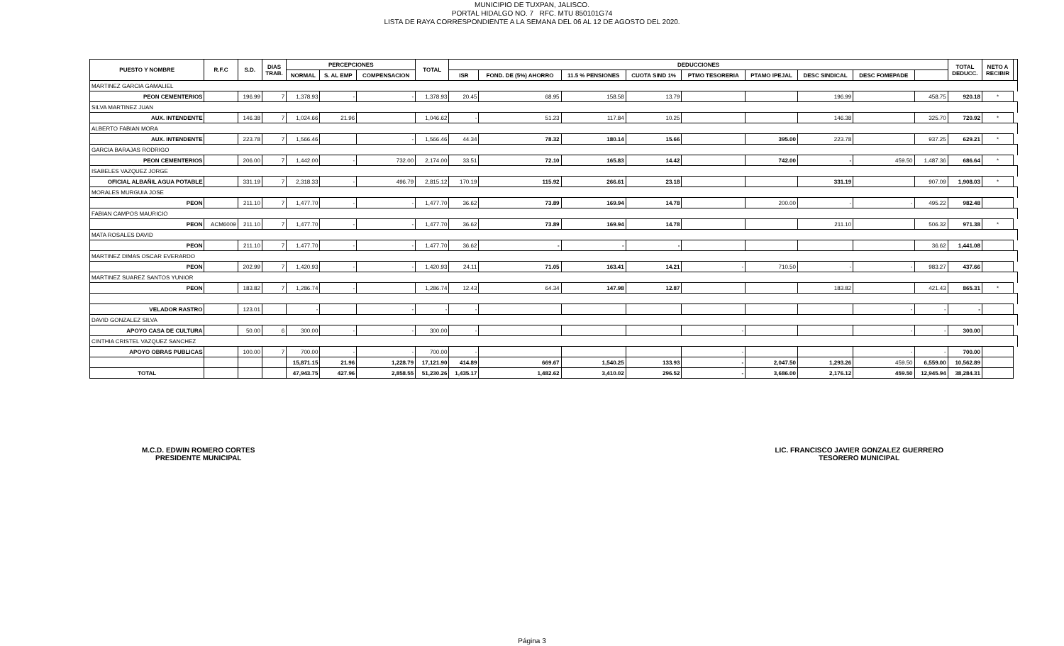MUNICIPIO DE TUXPAN, JALISCO.
PORTAL HIDALGO NO. 7 RFC. MTU 850101G74
LISTA DE RAYA CORRESPONDIENTE A LA SEMANA DEL 06 AL 12 DE AGOSTO DEL 2020.
| PUESTO Y NOMBRE | R.F.C | S.D. | DIAS TRAB. | PERCEPCIONES | | | TOTAL | DEDUCCIONES | | | | | | | | | TOTAL DEDUCC. | NETO A RECIBIR | |
| --- | --- | --- | --- | --- | --- | --- | --- | --- | --- | --- | --- | --- | --- | --- | --- | --- | --- | --- | --- |
| | | | | NORMAL | S. AL EMP | COMPENSACION | | ISR | FOND. DE (5%) AHORRO | 11.5 % PENSIONES | CUOTA SIND 1% | PTMO TESORERIA | PTAMO IPEJAL | DESC SINDICAL | DESC FOMEPADE | | | | |
| MARTINEZ GARCIA GAMALIEL | | | | | | | | | | | | | | | | | | | |
| PEON CEMENTERIOS | | 196.99 | 7 | 1,378.93 | - | - | 1,378.93 | 20.45 | 68.95 | 158.58 | 13.79 | | | 196.99 | | 458.75 | 920.18 | * | |
| SILVA MARTINEZ JUAN | | | | | | | | | | | | | | | | | | | |
| AUX. INTENDENTE | | 146.38 | 7 | 1,024.66 | 21.96 | | 1,046.62 | - | 51.23 | 117.84 | 10.25 | | | 146.38 | | 325.70 | 720.92 | * | |
| ALBERTO FABIAN MORA | | | | | | | | | | | | | | | | | | | |
| AUX. INTENDENTE | | 223.78 | 7 | 1,566.46 | | - | 1,566.46 | 44.34 | 78.32 | 180.14 | 15.66 | | 395.00 | 223.78 | | 937.25 | 629.21 | * | |
| GARCIA BARAJAS RODRIGO | | | | | | | | | | | | | | | | | | | |
| PEON CEMENTERIOS | | 206.00 | 7 | 1,442.00 | - | 732.00 | 2,174.00 | 33.51 | 72.10 | 165.83 | 14.42 | | 742.00 | - | 459.50 | 1,487.36 | 686.64 | * | |
| ISABELES VAZQUEZ JORGE | | | | | | | | | | | | | | | | | | | |
| OFICIAL ALBAÑIL AGUA POTABLE | | 331.19 | 7 | 2,318.33 | - | 496.79 | 2,815.12 | 170.19 | 115.92 | 266.61 | 23.18 | | | 331.19 | | 907.09 | 1,908.03 | * | |
| MORALES MURGUIA JOSE | | | | | | | | | | | | | | | | | | | |
| PEON | | 211.10 | 7 | 1,477.70 | - | - | 1,477.70 | 36.62 | 73.89 | 169.94 | 14.78 | | 200.00 | - | - | 495.22 | 982.48 | | |
| FABIAN CAMPOS MAURICIO | | | | | | | | | | | | | | | | | | | |
| PEON | ACM6009 | 211.10 | 7 | 1,477.70 | - | - | 1,477.70 | 36.62 | 73.89 | 169.94 | 14.78 | | | 211.10 | | 506.32 | 971.38 | * | |
| MATA ROSALES DAVID | | | | | | | | | | | | | | | | | | | |
| PEON | | 211.10 | 7 | 1,477.70 | - | - | 1,477.70 | 36.62 | - | - | - | | | | | 36.62 | 1,441.08 | | |
| MARTINEZ DIMAS OSCAR EVERARDO | | | | | | | | | | | | | | | | | | | |
| PEON | | 202.99 | 7 | 1,420.93 | - | - | 1,420.93 | 24.11 | 71.05 | 163.41 | 14.21 | - | 710.50 | - | - | 983.27 | 437.66 | | |
| MARTINEZ SUAREZ SANTOS YUNIOR | | | | | | | | | | | | | | | | | | | |
| PEON | | 183.82 | 7 | 1,286.74 | - | | 1,286.74 | 12.43 | 64.34 | 147.98 | 12.87 | | | 183.82 | | 421.43 | 865.31 | * | |
| VELADOR RASTRO | | 123.01 | | - | | - | - | - | | | | | | | - | - | - | | |
| DAVID GONZALEZ SILVA | | | | | | | | | | | | | | | | | | | |
| APOYO CASA DE CULTURA | | 50.00 | 6 | 300.00 | - | - | 300.00 | - | | | | - | | | - | - | 300.00 | | |
| CINTHIA CRISTEL VAZQUEZ SANCHEZ | | | | | | | | | | | | | | | | | | | |
| APOYO OBRAS PUBLICAS | | 100.00 | 7 | 700.00 | - | - | 700.00 | - | | | | - | | | - | - | 700.00 | | |
| | | | | 15,871.15 | 21.96 | 1,228.79 | 17,121.90 | 414.89 | 669.67 | 1,540.25 | 133.93 | - | 2,047.50 | 1,293.26 | 459.50 | 6,559.00 | 10,562.89 | | |
| TOTAL | | | | 47,943.75 | 427.96 | 2,858.55 | 51,230.26 | 1,435.17 | 1,482.62 | 3,410.02 | 296.52 | - | 3,686.00 | 2,176.12 | 459.50 | 12,945.94 | 38,284.31 | | |
M.C.D. EDWIN ROMERO CORTES
PRESIDENTE MUNICIPAL
LIC. FRANCISCO JAVIER GONZALEZ GUERRERO
TESORERO MUNICIPAL
Página 3